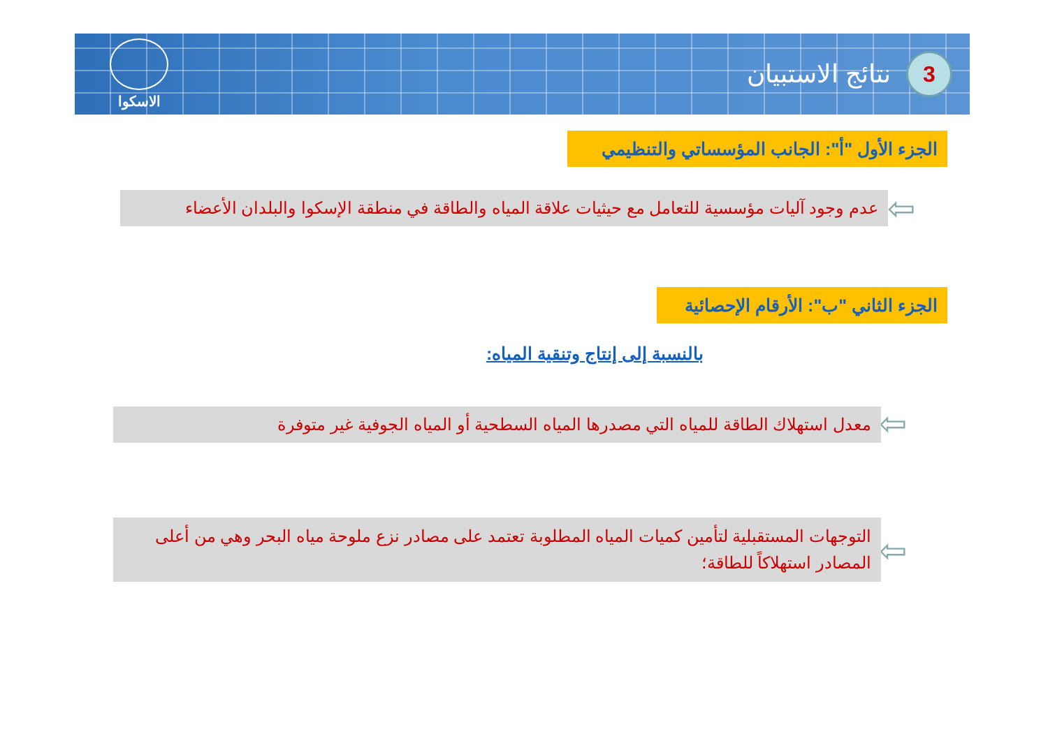3
نتائج الاستبيان
الاسكوا
الجزء الأول "أ": الجانب المؤسساتي والتنظيمي
⇦
عدم وجود آليات مؤسسية للتعامل مع حيثيات علاقة المياه والطاقة في منطقة الإسكوا والبلدان الأعضاء
الجزء الثاني "ب": الأرقام الإحصائية
بالنسبة إلى إنتاج وتنقية المياه:
⇦
معدل استهلاك الطاقة للمياه التي مصدرها المياه السطحية أو المياه الجوفية غير متوفرة
⇦
التوجهات المستقبلية لتأمين كميات المياه المطلوبة تعتمد على مصادر نزع ملوحة مياه البحر وهي من أعلى المصادر استهلاكاً للطاقة؛